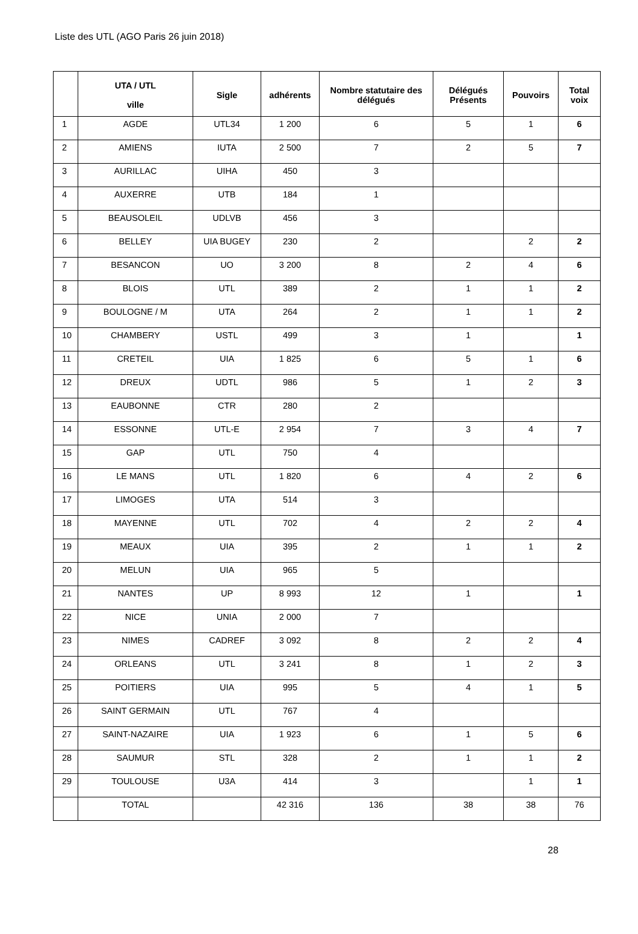Liste des UTL (AGO Paris 26 juin 2018)
| | UTA / UTL ville | Sigle | adhérents | Nombre statutaire des délégués | Délégués Présents | Pouvoirs | Total voix |
| --- | --- | --- | --- | --- | --- | --- | --- |
| 1 | AGDE | UTL34 | 1 200 | 6 | 5 | 1 | 6 |
| 2 | AMIENS | IUTA | 2 500 | 7 | 2 | 5 | 7 |
| 3 | AURILLAC | UIHA | 450 | 3 | | | |
| 4 | AUXERRE | UTB | 184 | 1 | | | |
| 5 | BEAUSOLEIL | UDLVB | 456 | 3 | | | |
| 6 | BELLEY | UIA BUGEY | 230 | 2 | | 2 | 2 |
| 7 | BESANCON | UO | 3 200 | 8 | 2 | 4 | 6 |
| 8 | BLOIS | UTL | 389 | 2 | 1 | 1 | 2 |
| 9 | BOULOGNE / M | UTA | 264 | 2 | 1 | 1 | 2 |
| 10 | CHAMBERY | USTL | 499 | 3 | 1 | | 1 |
| 11 | CRETEIL | UIA | 1 825 | 6 | 5 | 1 | 6 |
| 12 | DREUX | UDTL | 986 | 5 | 1 | 2 | 3 |
| 13 | EAUBONNE | CTR | 280 | 2 | | | |
| 14 | ESSONNE | UTL-E | 2 954 | 7 | 3 | 4 | 7 |
| 15 | GAP | UTL | 750 | 4 | | | |
| 16 | LE MANS | UTL | 1 820 | 6 | 4 | 2 | 6 |
| 17 | LIMOGES | UTA | 514 | 3 | | | |
| 18 | MAYENNE | UTL | 702 | 4 | 2 | 2 | 4 |
| 19 | MEAUX | UIA | 395 | 2 | 1 | 1 | 2 |
| 20 | MELUN | UIA | 965 | 5 | | | |
| 21 | NANTES | UP | 8 993 | 12 | 1 | | 1 |
| 22 | NICE | UNIA | 2 000 | 7 | | | |
| 23 | NIMES | CADREF | 3 092 | 8 | 2 | 2 | 4 |
| 24 | ORLEANS | UTL | 3 241 | 8 | 1 | 2 | 3 |
| 25 | POITIERS | UIA | 995 | 5 | 4 | 1 | 5 |
| 26 | SAINT GERMAIN | UTL | 767 | 4 | | | |
| 27 | SAINT-NAZAIRE | UIA | 1 923 | 6 | 1 | 5 | 6 |
| 28 | SAUMUR | STL | 328 | 2 | 1 | 1 | 2 |
| 29 | TOULOUSE | U3A | 414 | 3 | | 1 | 1 |
| | TOTAL | | 42 316 | 136 | 38 | 38 | 76 |
28